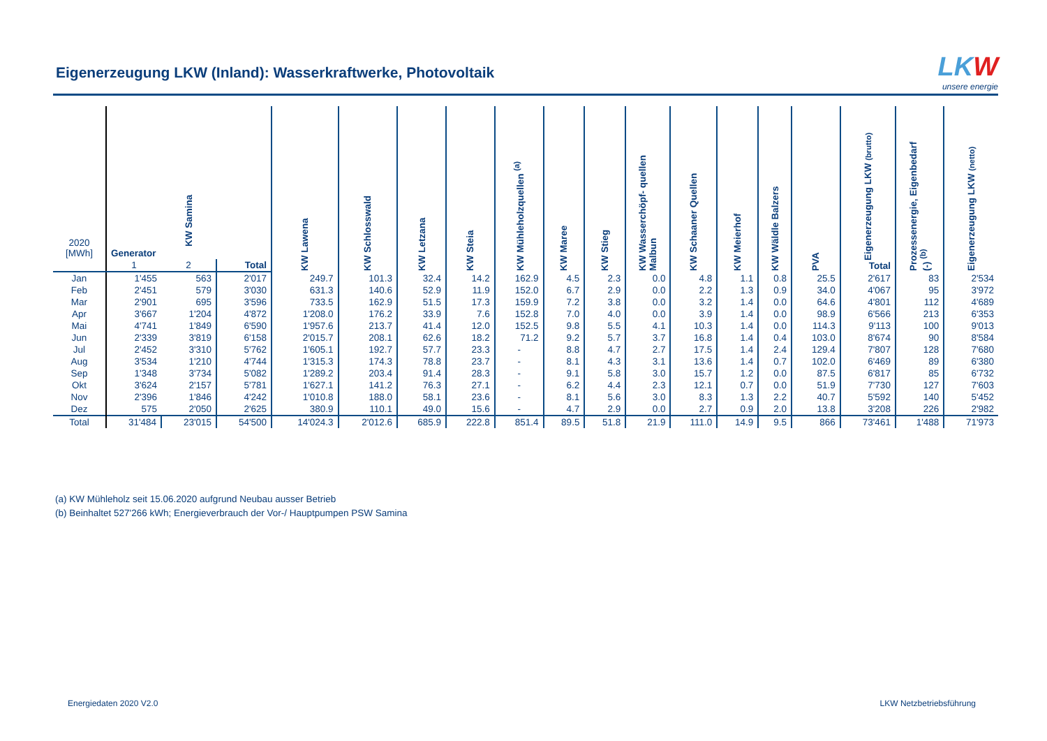Eigenerzeugung LKW (Inland): Wasserkraftwerke, Photovoltaik
LKW
unsere energie
| 2020 [MWh] | KW Samina | | | KW Lawena | KW Schlosswald | KW Letzana | KW Steia | KW Mühleholzquellen <sup>(a)</sup> | KW Maree | KW Stieg | KW Wasserchöpf- quellen Malbun | KW Schaaner Quellen | KW Meierhof | KW Wäldle Balzers | PVA | Eigenerzeugung LKW (brutto) Total | Prozessenergie, Eigenbedarf (-) <sup>(b)</sup> | Eigenerzeugung LKW (netto) |
| --- | --- | --- | --- | --- | --- | --- | --- | --- | --- | --- | --- | --- | --- | --- | --- | --- | --- | --- |
| | Generator | | | | | | | | | | | | | | | | | |
| | 1 | 2 | Total | | | | | | | | | | | | | | | |
| Jan | 1'455 | 563 | 2'017 | 249.7 | 101.3 | 32.4 | 14.2 | 162.9 | 4.5 | 2.3 | 0.0 | 4.8 | 1.1 | 0.8 | 25.5 | 2'617 | 83 | 2'534 |
| Feb | 2'451 | 579 | 3'030 | 631.3 | 140.6 | 52.9 | 11.9 | 152.0 | 6.7 | 2.9 | 0.0 | 2.2 | 1.3 | 0.9 | 34.0 | 4'067 | 95 | 3'972 |
| Mar | 2'901 | 695 | 3'596 | 733.5 | 162.9 | 51.5 | 17.3 | 159.9 | 7.2 | 3.8 | 0.0 | 3.2 | 1.4 | 0.0 | 64.6 | 4'801 | 112 | 4'689 |
| Apr | 3'667 | 1'204 | 4'872 | 1'208.0 | 176.2 | 33.9 | 7.6 | 152.8 | 7.0 | 4.0 | 0.0 | 3.9 | 1.4 | 0.0 | 98.9 | 6'566 | 213 | 6'353 |
| Mai | 4'741 | 1'849 | 6'590 | 1'957.6 | 213.7 | 41.4 | 12.0 | 152.5 | 9.8 | 5.5 | 4.1 | 10.3 | 1.4 | 0.0 | 114.3 | 9'113 | 100 | 9'013 |
| Jun | 2'339 | 3'819 | 6'158 | 2'015.7 | 208.1 | 62.6 | 18.2 | 71.2 | 9.2 | 5.7 | 3.7 | 16.8 | 1.4 | 0.4 | 103.0 | 8'674 | 90 | 8'584 |
| Jul | 2'452 | 3'310 | 5'762 | 1'605.1 | 192.7 | 57.7 | 23.3 | - | 8.8 | 4.7 | 2.7 | 17.5 | 1.4 | 2.4 | 129.4 | 7'807 | 128 | 7'680 |
| Aug | 3'534 | 1'210 | 4'744 | 1'315.3 | 174.3 | 78.8 | 23.7 | - | 8.1 | 4.3 | 3.1 | 13.6 | 1.4 | 0.7 | 102.0 | 6'469 | 89 | 6'380 |
| Sep | 1'348 | 3'734 | 5'082 | 1'289.2 | 203.4 | 91.4 | 28.3 | - | 9.1 | 5.8 | 3.0 | 15.7 | 1.2 | 0.0 | 87.5 | 6'817 | 85 | 6'732 |
| Okt | 3'624 | 2'157 | 5'781 | 1'627.1 | 141.2 | 76.3 | 27.1 | - | 6.2 | 4.4 | 2.3 | 12.1 | 0.7 | 0.0 | 51.9 | 7'730 | 127 | 7'603 |
| Nov | 2'396 | 1'846 | 4'242 | 1'010.8 | 188.0 | 58.1 | 23.6 | - | 8.1 | 5.6 | 3.0 | 8.3 | 1.3 | 2.2 | 40.7 | 5'592 | 140 | 5'452 |
| Dez | 575 | 2'050 | 2'625 | 380.9 | 110.1 | 49.0 | 15.6 | - | 4.7 | 2.9 | 0.0 | 2.7 | 0.9 | 2.0 | 13.8 | 3'208 | 226 | 2'982 |
| Total | 31'484 | 23'015 | 54'500 | 14'024.3 | 2'012.6 | 685.9 | 222.8 | 851.4 | 89.5 | 51.8 | 21.9 | 111.0 | 14.9 | 9.5 | 866 | 73'461 | 1'488 | 71'973 |
(a) KW Mühleholz seit 15.06.2020 aufgrund Neubau ausser Betrieb
(b) Beinhaltet 527'266 kWh; Energieverbrauch der Vor-/ Hauptpumpen PSW Samina
Energiedaten 2020 V2.0 LKW Netzbetriebsführung